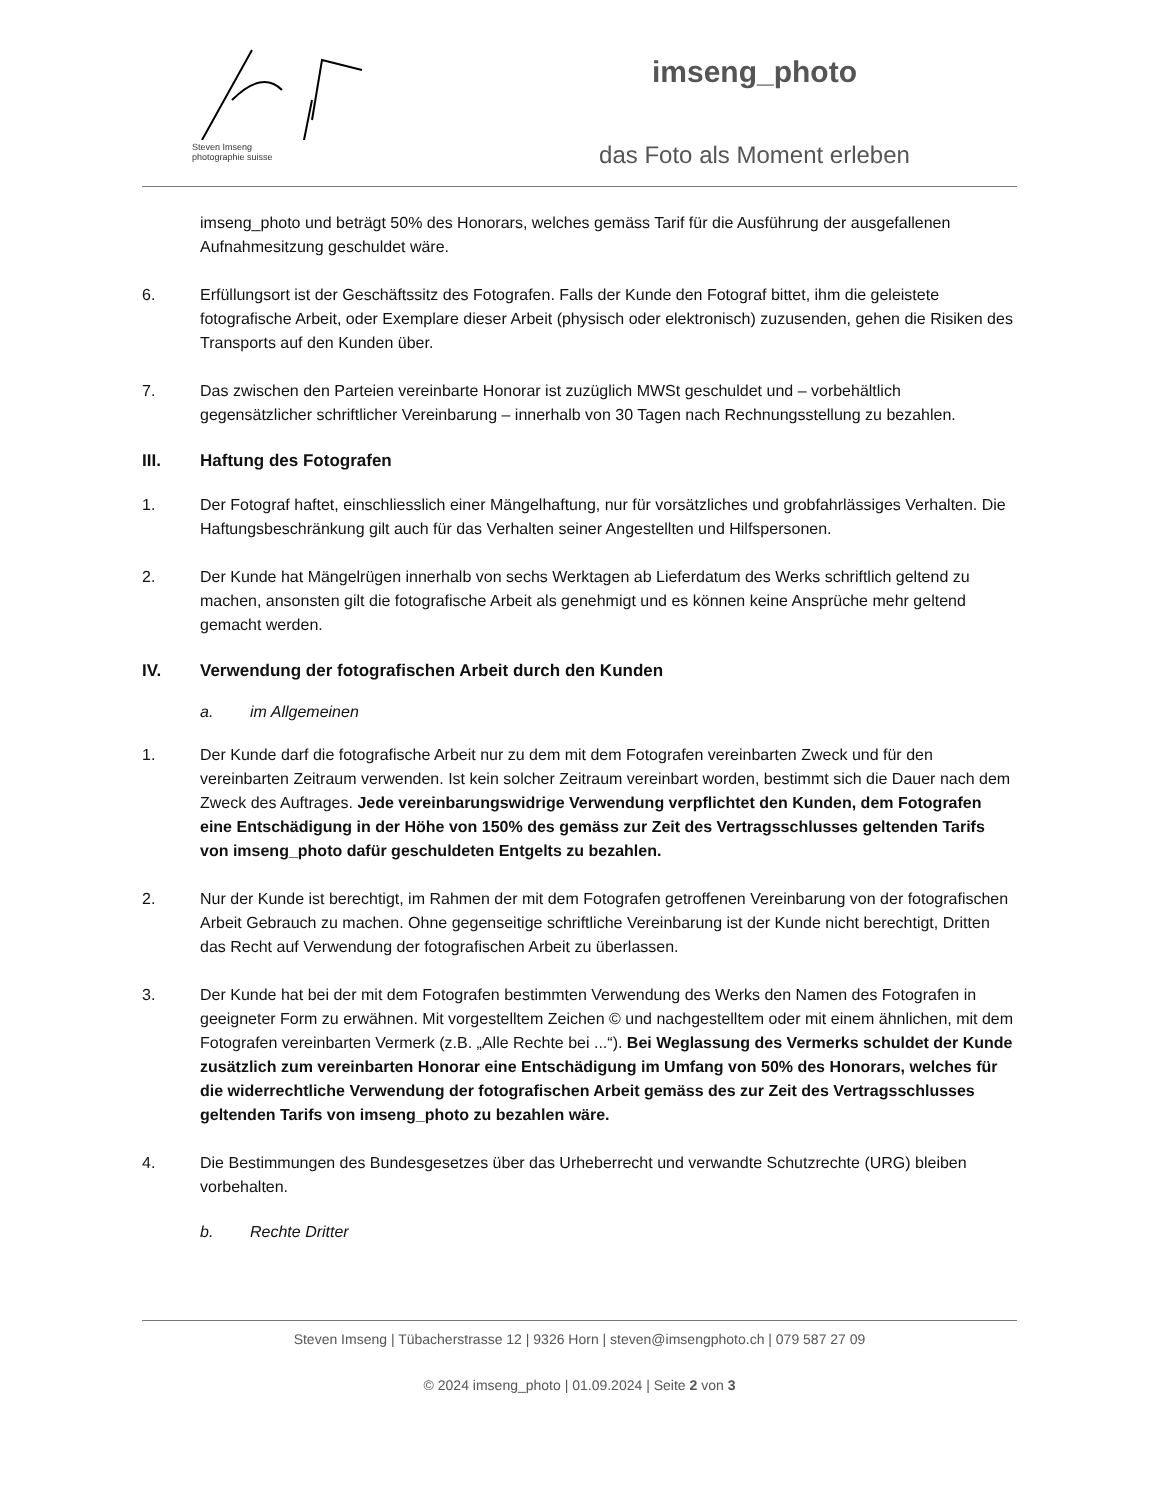Steven Imseng
photographie suisse
imseng_photo
das Foto als Moment erleben
imseng_photo und beträgt 50% des Honorars, welches gemäss Tarif für die Ausführung der ausgefallenen Aufnahmesitzung geschuldet wäre.
6. Erfüllungsort ist der Geschäftssitz des Fotografen. Falls der Kunde den Fotograf bittet, ihm die geleistete fotografische Arbeit, oder Exemplare dieser Arbeit (physisch oder elektronisch) zuzusenden, gehen die Risiken des Transports auf den Kunden über.
7. Das zwischen den Parteien vereinbarte Honorar ist zuzüglich MWSt geschuldet und – vorbehältlich gegensätzlicher schriftlicher Vereinbarung – innerhalb von 30 Tagen nach Rechnungsstellung zu bezahlen.
III. Haftung des Fotografen
1. Der Fotograf haftet, einschliesslich einer Mängelhaftung, nur für vorsätzliches und grobfahrlässiges Verhalten. Die Haftungsbeschränkung gilt auch für das Verhalten seiner Angestellten und Hilfspersonen.
2. Der Kunde hat Mängelrügen innerhalb von sechs Werktagen ab Lieferdatum des Werks schriftlich geltend zu machen, ansonsten gilt die fotografische Arbeit als genehmigt und es können keine Ansprüche mehr geltend gemacht werden.
IV. Verwendung der fotografischen Arbeit durch den Kunden
a. im Allgemeinen
1. Der Kunde darf die fotografische Arbeit nur zu dem mit dem Fotografen vereinbarten Zweck und für den vereinbarten Zeitraum verwenden. Ist kein solcher Zeitraum vereinbart worden, bestimmt sich die Dauer nach dem Zweck des Auftrages. Jede vereinbarungswidrige Verwendung verpflichtet den Kunden, dem Fotografen eine Entschädigung in der Höhe von 150% des gemäss zur Zeit des Vertragsschlusses geltenden Tarifs von imseng_photo dafür geschuldeten Entgelts zu bezahlen.
2. Nur der Kunde ist berechtigt, im Rahmen der mit dem Fotografen getroffenen Vereinbarung von der fotografischen Arbeit Gebrauch zu machen. Ohne gegenseitige schriftliche Vereinbarung ist der Kunde nicht berechtigt, Dritten das Recht auf Verwendung der fotografischen Arbeit zu überlassen.
3. Der Kunde hat bei der mit dem Fotografen bestimmten Verwendung des Werks den Namen des Fotografen in geeigneter Form zu erwähnen. Mit vorgestelltem Zeichen © und nachgestelltem oder mit einem ähnlichen, mit dem Fotografen vereinbarten Vermerk (z.B. „Alle Rechte bei ...“). Bei Weglassung des Vermerks schuldet der Kunde zusätzlich zum vereinbarten Honorar eine Entschädigung im Umfang von 50% des Honorars, welches für die widerrechtliche Verwendung der fotografischen Arbeit gemäss des zur Zeit des Vertragsschlusses geltenden Tarifs von imseng_photo zu bezahlen wäre.
4. Die Bestimmungen des Bundesgesetzes über das Urheberrecht und verwandte Schutzrechte (URG) bleiben vorbehalten.
b. Rechte Dritter
Steven Imseng | Tübacherstrasse 12 | 9326 Horn | steven@imsengphoto.ch | 079 587 27 09
© 2024 imseng_photo | 01.09.2024 | Seite 2 von 3